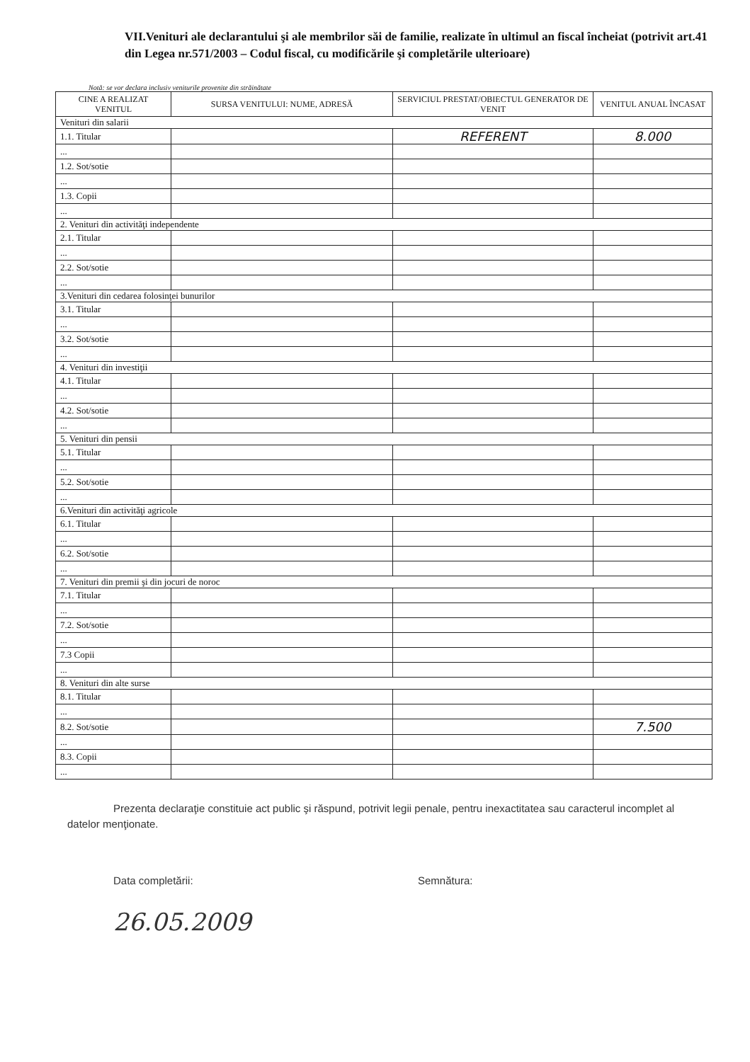VII.Venituri ale declarantului şi ale membrilor săi de familie, realizate în ultimul an fiscal încheiat (potrivit art.41 din Legea nr.571/2003 – Codul fiscal, cu modificările şi completările ulterioare)
Notă: se vor declara inclusiv veniturile provenite din străinătate
| CINE A REALIZAT VENITUL | SURSA VENITULUI: NUME, ADRESĂ | SERVICIUL PRESTAT/OBIECTUL GENERATOR DE VENIT | VENITUL ANUAL ÎNCASAT |
| --- | --- | --- | --- |
| Venituri din salarii | | | |
| 1.1. Titular | | REFERENT | 8.000 |
| ... | | | |
| 1.2. Sot/sotie | | | |
| ... | | | |
| 1.3. Copii | | | |
| ... | | | |
| 2. Venituri din activităţi independente | | | |
| 2.1. Titular | | | |
| ... | | | |
| 2.2. Sot/sotie | | | |
| ... | | | |
| 3.Venituri din cedarea folosinţei bunurilor | | | |
| 3.1. Titular | | | |
| ... | | | |
| 3.2. Sot/sotie | | | |
| ... | | | |
| 4. Venituri din investiţii | | | |
| 4.1. Titular | | | |
| ... | | | |
| 4.2. Sot/sotie | | | |
| ... | | | |
| 5. Venituri din pensii | | | |
| 5.1. Titular | | | |
| ... | | | |
| 5.2. Sot/sotie | | | |
| ... | | | |
| 6.Venituri din activităţi agricole | | | |
| 6.1. Titular | | | |
| ... | | | |
| 6.2. Sot/sotie | | | |
| ... | | | |
| 7. Venituri din premii şi din jocuri de noroc | | | |
| 7.1. Titular | | | |
| ... | | | |
| 7.2. Sot/sotie | | | |
| ... | | | |
| 7.3 Copii | | | |
| ... | | | |
| 8. Venituri din alte surse | | | |
| 8.1. Titular | | | |
| ... | | | |
| 8.2. Sot/sotie | | | 7.500 |
| ... | | | |
| 8.3. Copii | | | |
| ... | | | |
Prezenta declaraţie constituie act public şi răspund, potrivit legii penale, pentru inexactitatea sau caracterul incomplet al datelor menţionate.
Data completării:
26.05.2009
Semnătura: